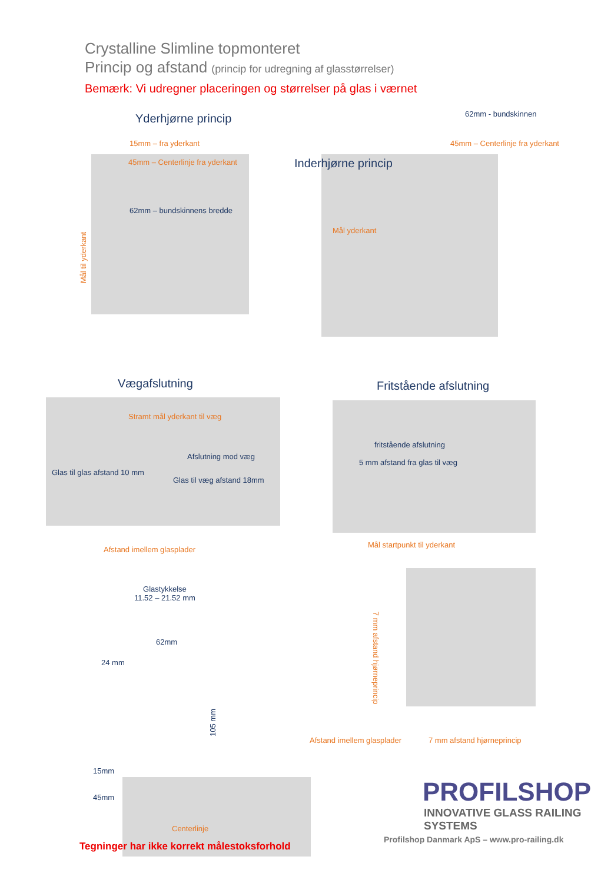Crystalline Slimline topmonteret
Princip og afstand (princip for udregning af glasstørrelser)
Bemærk: Vi udregner placeringen og størrelser på glas i værnet
Yderhjørne princip
15mm – fra yderkant
45mm – Centerlinje fra yderkant
62mm – bundskinnens bredde
Mål til yderkant
62mm - bundskinnen
45mm – Centerlinje fra yderkant
Inderhjørne princip
Mål yderkant
Vægafslutning
Stramt mål yderkant til væg
Afslutning mod væg
Glas til glas afstand 10 mm
Glas til væg afstand 18mm
Afstand imellem glasplader
Fritstående afslutning
fritstående afslutning
5 mm afstand fra glas til væg
Mål startpunkt til yderkant
Glastykkelse
11.52 – 21.52 mm
62mm
24 mm
105 mm
15mm
45mm
Centerlinje
Tegninger har ikke korrekt målestoksforhold
7 mm afstand hjørneprincip
Afstand imellem glasplader 7 mm afstand hjørneprincip
PROFILSHOP
INNOVATIVE GLASS RAILING SYSTEMS
Profilshop Danmark ApS – www.pro-railing.dk